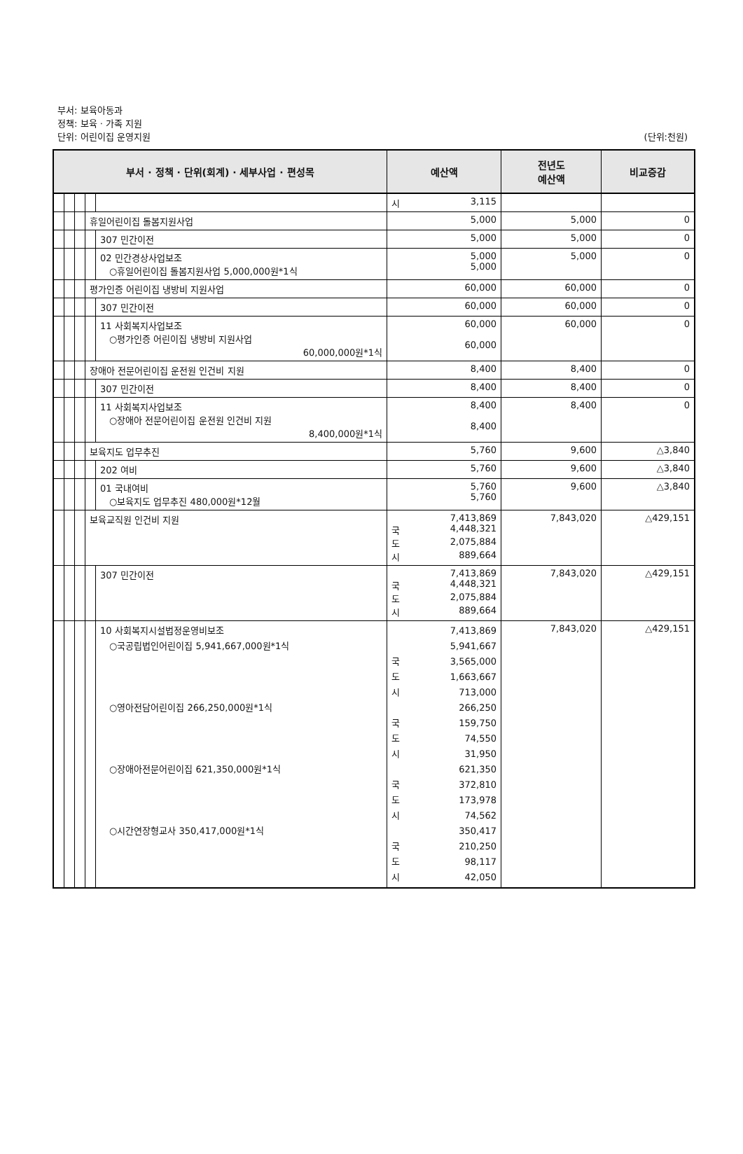부서: 보육아동과
정책: 보육 · 가족 지원
단위: 어린이집 운영지원 (단위:천원)
| 부서 · 정책 · 단위(회계) · 세부사업 · 편성목 | | | | | 예산액 | 전년도 예산액 | 비교증감 |
| --- | --- | --- | --- | --- | --- | --- | --- |
| | | | | | 시 3,115 | | |
| | | | 휴일어린이집 돌봄지원사업 | | 5,000 | 5,000 | 0 |
| | | | | 307 민간이전 | 5,000 | 5,000 | 0 |
| | | | | 02 민간경상사업보조 ○휴일어린이집 돌봄지원사업 5,000,000원*1식 | 5,000 5,000 | 5,000 | 0 |
| | | | 평가인증 어린이집 냉방비 지원사업 | | 60,000 | 60,000 | 0 |
| | | | | 307 민간이전 | 60,000 | 60,000 | 0 |
| | | | | 11 사회복지사업보조 ○평가인증 어린이집 냉방비 지원사업 60,000,000원*1식 | 60,000 60,000 | 60,000 | 0 |
| | | | 장애아 전문어린이집 운전원 인건비 지원 | | 8,400 | 8,400 | 0 |
| | | | | 307 민간이전 | 8,400 | 8,400 | 0 |
| | | | | 11 사회복지사업보조 ○장애아 전문어린이집 운전원 인건비 지원 8,400,000원*1식 | 8,400 8,400 | 8,400 | 0 |
| | | | 보육지도 업무추진 | | 5,760 | 9,600 | △3,840 |
| | | | | 202 여비 | 5,760 | 9,600 | △3,840 |
| | | | | 01 국내여비 ○보육지도 업무추진 480,000원*12월 | 5,760 5,760 | 9,600 | △3,840 |
| | | | 보육교직원 인건비 지원 | | 7,413,869 국 4,448,321 도 2,075,884 시 889,664 | 7,843,020 | △429,151 |
| | | | | 307 민간이전 | 7,413,869 국 4,448,321 도 2,075,884 시 889,664 | 7,843,020 | △429,151 |
| | | | | 10 사회복지시설법정운영비보조 ○국공립법인어린이집 5,941,667,000원*1식 ○영아전담어린이집 266,250,000원*1식 ○장애아전문어린이집 621,350,000원*1식 ○시간연장형교사 350,417,000원*1식 | 7,413,869 5,941,667 국 3,565,000 도 1,663,667 시 713,000 266,250 국 159,750 도 74,550 시 31,950 621,350 국 372,810 도 173,978 시 74,562 350,417 국 210,250 도 98,117 시 42,050 | 7,843,020 | △429,151 |